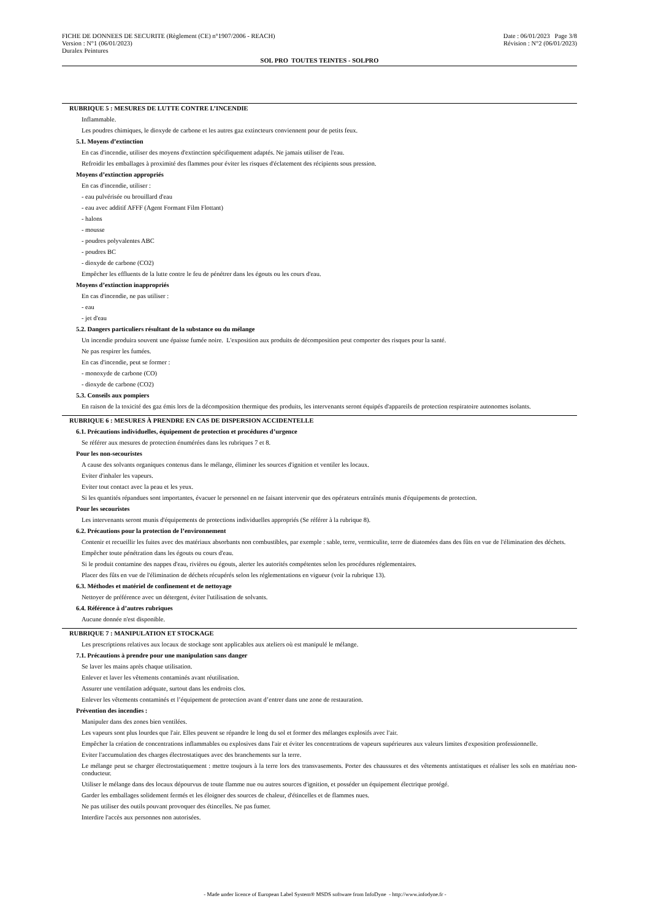FICHE DE DONNEES DE SECURITE (Règlement (CE) n°1907/2006 - REACH) Date : 06/01/2023 Page 3/8
Version : N°1 (06/01/2023) Révision : N°2 (06/01/2023)
Duralex Peintures
SOL PRO TOUTES TEINTES - SOLPRO
RUBRIQUE 5 : MESURES DE LUTTE CONTRE L’INCENDIE
Inflammable.
Les poudres chimiques, le dioxyde de carbone et les autres gaz extincteurs conviennent pour de petits feux.
5.1. Moyens d’extinction
En cas d'incendie, utiliser des moyens d'extinction spécifiquement adaptés. Ne jamais utiliser de l'eau.
Refroidir les emballages à proximité des flammes pour éviter les risques d'éclatement des récipients sous pression.
Moyens d’extinction appropriés
En cas d'incendie, utiliser :
- eau pulvérisée ou brouillard d'eau
- eau avec additif AFFF (Agent Formant Film Flottant)
- halons
- mousse
- poudres polyvalentes ABC
- poudres BC
- dioxyde de carbone (CO2)
Empêcher les effluents de la lutte contre le feu de pénétrer dans les égouts ou les cours d'eau.
Moyens d’extinction inappropriés
En cas d'incendie, ne pas utiliser :
- eau
- jet d'eau
5.2. Dangers particuliers résultant de la substance ou du mélange
Un incendie produira souvent une épaisse fumée noire. L'exposition aux produits de décomposition peut comporter des risques pour la santé.
Ne pas respirer les fumées.
En cas d'incendie, peut se former :
- monoxyde de carbone (CO)
- dioxyde de carbone (CO2)
5.3. Conseils aux pompiers
En raison de la toxicité des gaz émis lors de la décomposition thermique des produits, les intervenants seront équipés d'appareils de protection respiratoire autonomes isolants.
RUBRIQUE 6 : MESURES À PRENDRE EN CAS DE DISPERSION ACCIDENTELLE
6.1. Précautions individuelles, équipement de protection et procédures d’urgence
Se référer aux mesures de protection énumérées dans les rubriques 7 et 8.
Pour les non-secouristes
A cause des solvants organiques contenus dans le mélange, éliminer les sources d'ignition et ventiler les locaux.
Eviter d'inhaler les vapeurs.
Eviter tout contact avec la peau et les yeux.
Si les quantités répandues sont importantes, évacuer le personnel en ne faisant intervenir que des opérateurs entraînés munis d'équipements de protection.
Pour les secouristes
Les intervenants seront munis d'équipements de protections individuelles appropriés (Se référer à la rubrique 8).
6.2. Précautions pour la protection de l’environnement
Contenir et recueillir les fuites avec des matériaux absorbants non combustibles, par exemple : sable, terre, vermiculite, terre de diatomées dans des fûts en vue de l'élimination des déchets.
Empêcher toute pénétration dans les égouts ou cours d'eau.
Si le produit contamine des nappes d'eau, rivières ou égouts, alerter les autorités compétentes selon les procédures réglementaires.
Placer des fûts en vue de l'élimination de déchets récupérés selon les réglementations en vigueur (voir la rubrique 13).
6.3. Méthodes et matériel de confinement et de nettoyage
Nettoyer de préférence avec un détergent, éviter l'utilisation de solvants.
6.4. Référence à d’autres rubriques
Aucune donnée n'est disponible.
RUBRIQUE 7 : MANIPULATION ET STOCKAGE
Les prescriptions relatives aux locaux de stockage sont applicables aux ateliers où est manipulé le mélange.
7.1. Précautions à prendre pour une manipulation sans danger
Se laver les mains après chaque utilisation.
Enlever et laver les vêtements contaminés avant réutilisation.
Assurer une ventilation adéquate, surtout dans les endroits clos.
Enlever les vêtements contaminés et l’équipement de protection avant d’entrer dans une zone de restauration.
Prévention des incendies :
Manipuler dans des zones bien ventilées.
Les vapeurs sont plus lourdes que l'air. Elles peuvent se répandre le long du sol et former des mélanges explosifs avec l'air.
Empêcher la création de concentrations inflammables ou explosives dans l'air et éviter les concentrations de vapeurs supérieures aux valeurs limites d'exposition professionnelle.
Eviter l'accumulation des charges électrostatiques avec des branchements sur la terre.
Le mélange peut se charger électrostatiquement : mettre toujours à la terre lors des transvasements. Porter des chaussures et des vêtements antistatiques et réaliser les sols en matériau non-conducteur.
Utiliser le mélange dans des locaux dépourvus de toute flamme nue ou autres sources d'ignition, et posséder un équipement électrique protégé.
Garder les emballages solidement fermés et les éloigner des sources de chaleur, d'étincelles et de flammes nues.
Ne pas utiliser des outils pouvant provoquer des étincelles. Ne pas fumer.
Interdire l'accès aux personnes non autorisées.
- Made under licence of European Label System® MSDS software from InfoDyne - http://www.infodyne.fr -